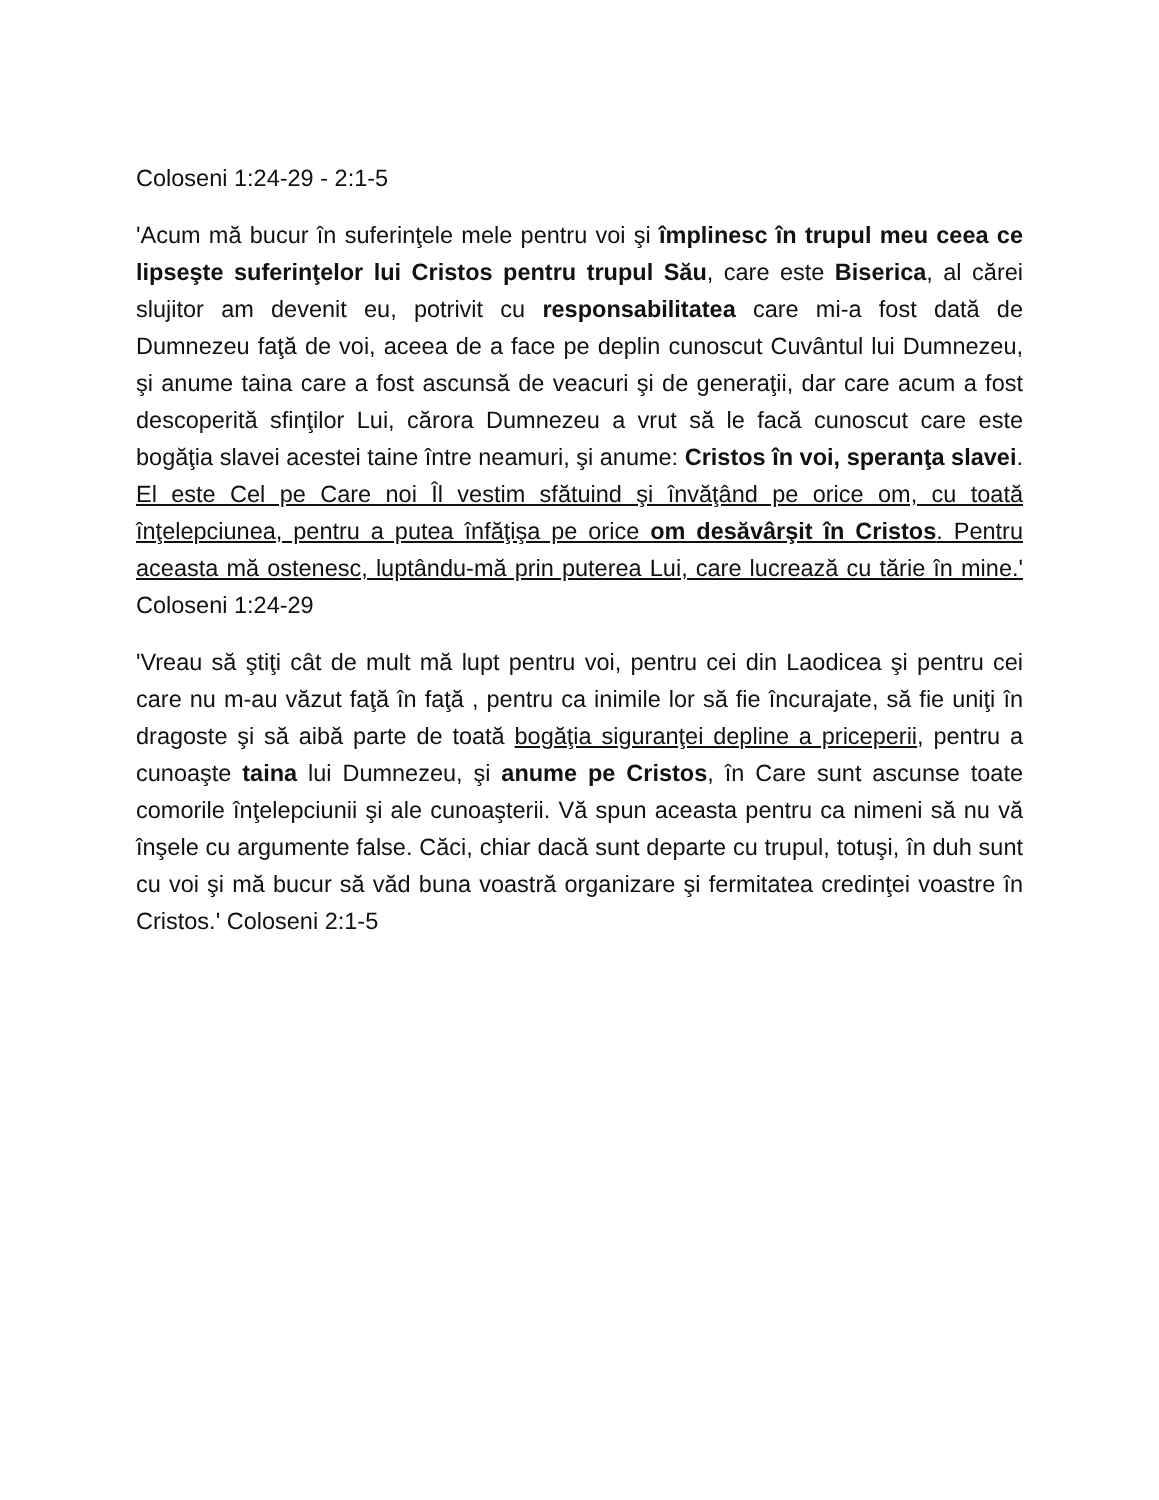Coloseni 1:24-29 - 2:1-5
'Acum mă bucur în suferinţele mele pentru voi şi împlinesc în trupul meu ceea ce lipseşte suferinţelor lui Cristos pentru trupul Său, care este Biserica, al cărei slujitor am devenit eu, potrivit cu responsabilitatea care mi-a fost dată de Dumnezeu faţă de voi, aceea de a face pe deplin cunoscut Cuvântul lui Dumnezeu, şi anume taina care a fost ascunsă de veacuri şi de generaţii, dar care acum a fost descoperită sfinţilor Lui, cărora Dumnezeu a vrut să le facă cunoscut care este bogăţia slavei acestei taine între neamuri, şi anume: Cristos în voi, speranţa slavei. El este Cel pe Care noi Îl vestim sfătuind şi învăţând pe orice om, cu toată înţelepciunea, pentru a putea înfăţişa pe orice om desăvârşit în Cristos. Pentru aceasta mă ostenesc, luptându-mă prin puterea Lui, care lucrează cu tărie în mine.' Coloseni 1:24-29
'Vreau să ştiţi cât de mult mă lupt pentru voi, pentru cei din Laodicea şi pentru cei care nu m-au văzut faţă în faţă , pentru ca inimile lor să fie încurajate, să fie uniţi în dragoste şi să aibă parte de toată bogăţia siguranţei depline a priceperii, pentru a cunoaşte taina lui Dumnezeu, şi anume pe Cristos, în Care sunt ascunse toate comorile înţelepciunii şi ale cunoaşterii. Vă spun aceasta pentru ca nimeni să nu vă înşele cu argumente false. Căci, chiar dacă sunt departe cu trupul, totuşi, în duh sunt cu voi şi mă bucur să văd buna voastră organizare şi fermitatea credinţei voastre în Cristos.' Coloseni 2:1-5